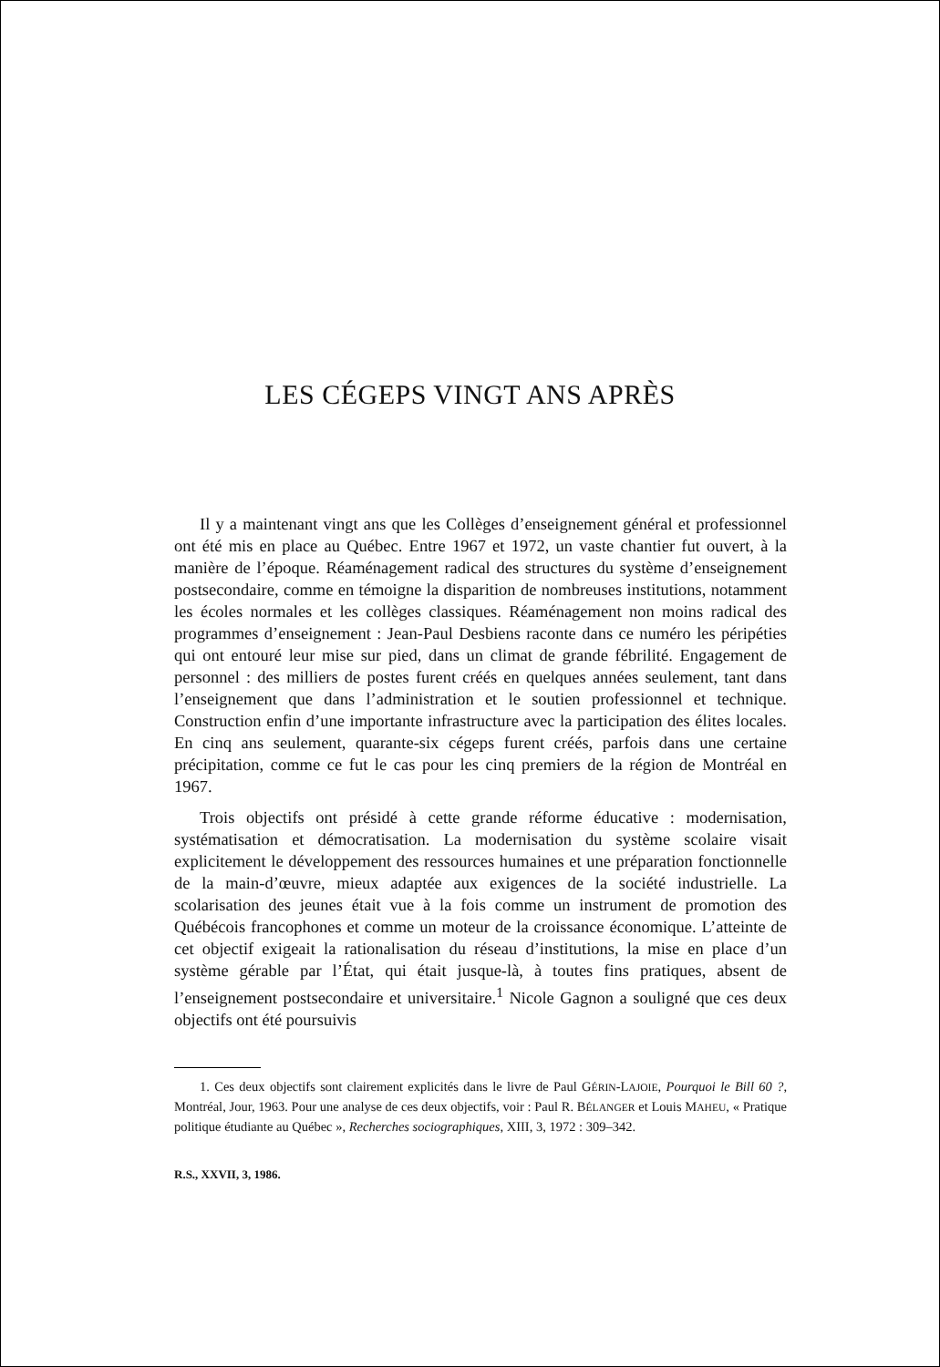LES CÉGEPS VINGT ANS APRÈS
Il y a maintenant vingt ans que les Collèges d’enseignement général et professionnel ont été mis en place au Québec. Entre 1967 et 1972, un vaste chantier fut ouvert, à la manière de l’époque. Réaménagement radical des structures du système d’enseignement postsecondaire, comme en témoigne la disparition de nombreuses institutions, notamment les écoles normales et les collèges classiques. Réaménagement non moins radical des programmes d’enseignement : Jean-Paul Desbiens raconte dans ce numéro les péripéties qui ont entouré leur mise sur pied, dans un climat de grande fébrilité. Engagement de personnel : des milliers de postes furent créés en quelques années seulement, tant dans l’enseignement que dans l’administration et le soutien professionnel et technique. Construction enfin d’une importante infrastructure avec la participation des élites locales. En cinq ans seulement, quarante-six cégeps furent créés, parfois dans une certaine précipitation, comme ce fut le cas pour les cinq premiers de la région de Montréal en 1967.
Trois objectifs ont présidé à cette grande réforme éducative : modernisation, systématisation et démocratisation. La modernisation du système scolaire visait explicitement le développement des ressources humaines et une préparation fonctionnelle de la main-d’œuvre, mieux adaptée aux exigences de la société industrielle. La scolarisation des jeunes était vue à la fois comme un instrument de promotion des Québécois francophones et comme un moteur de la croissance économique. L’atteinte de cet objectif exigeait la rationalisation du réseau d’institutions, la mise en place d’un système gérable par l’État, qui était jusque-là, à toutes fins pratiques, absent de l’enseignement postsecondaire et universitaire.<sup>1</sup> Nicole Gagnon a souligné que ces deux objectifs ont été poursuivis
1. Ces deux objectifs sont clairement explicités dans le livre de Paul GÉRIN-LAJOIE, Pourquoi le Bill 60 ?, Montréal, Jour, 1963. Pour une analyse de ces deux objectifs, voir : Paul R. BÉLANGER et Louis MAHEU, « Pratique politique étudiante au Québec », Recherches sociographiques, XIII, 3, 1972 : 309–342.
R.S., XXVII, 3, 1986.